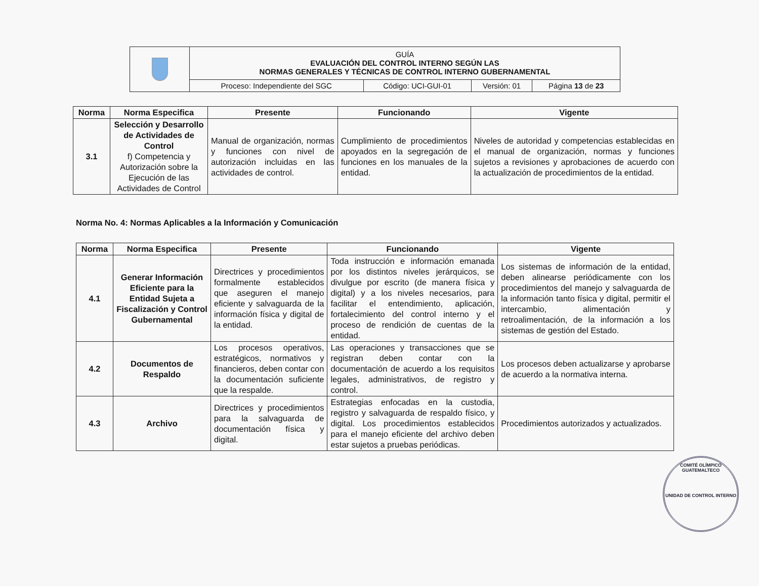| | GUÍA EVALUACIÓN DEL CONTROL INTERNO SEGÚN LAS NORMAS GENERALES Y TÉCNICAS DE CONTROL INTERNO GUBERNAMENTAL | | | |
| | Proceso: Independiente del SGC | Código: UCI-GUI-01 | Versión: 01 | Página 13 de 23 |
| Norma | Norma Especifica | Presente | Funcionando | Vigente |
| --- | --- | --- | --- | --- |
| 3.1 | Selección y Desarrollo de Actividades de Control f) Competencia y Autorización sobre la Ejecución de las Actividades de Control | Manual de organización, normas y funciones con nivel de autorización incluidas en las actividades de control. | Cumplimiento de procedimientos apoyados en la segregación de funciones en los manuales de la entidad. | Niveles de autoridad y competencias establecidas en el manual de organización, normas y funciones sujetos a revisiones y aprobaciones de acuerdo con la actualización de procedimientos de la entidad. |
Norma No. 4: Normas Aplicables a la Información y Comunicación
| Norma | Norma Especifica | Presente | Funcionando | Vigente |
| --- | --- | --- | --- | --- |
| 4.1 | Generar Información Eficiente para la Entidad Sujeta a Fiscalización y Control Gubernamental | Directrices y procedimientos formalmente establecidos que aseguren el manejo eficiente y salvaguarda de la información física y digital de la entidad. | Toda instrucción e información emanada por los distintos niveles jerárquicos, se divulgue por escrito (de manera física y digital) y a los niveles necesarios, para facilitar el entendimiento, aplicación, fortalecimiento del control interno y el proceso de rendición de cuentas de la entidad. | Los sistemas de información de la entidad, deben alinearse periódicamente con los procedimientos del manejo y salvaguarda de la información tanto física y digital, permitir el intercambio, alimentación y retroalimentación, de la información a los sistemas de gestión del Estado. |
| 4.2 | Documentos de Respaldo | Los procesos operativos, estratégicos, normativos y financieros, deben contar con la documentación suficiente que la respalde. | Las operaciones y transacciones que se registran deben contar con la documentación de acuerdo a los requisitos legales, administrativos, de registro y control. | Los procesos deben actualizarse y aprobarse de acuerdo a la normativa interna. |
| 4.3 | Archivo | Directrices y procedimientos para la salvaguarda de documentación física y digital. | Estrategias enfocadas en la custodia, registro y salvaguarda de respaldo físico, y digital. Los procedimientos establecidos para el manejo eficiente del archivo deben estar sujetos a pruebas periódicas. | Procedimientos autorizados y actualizados. |
COMITÉ OLÍMPICO GUATEMALTECO
UNIDAD DE CONTROL INTERNO